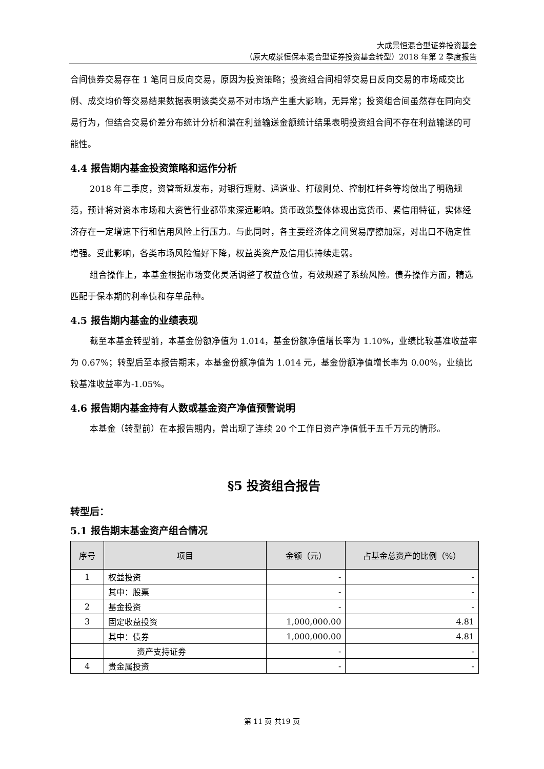大成景恒混合型证券投资基金
（原大成景恒保本混合型证券投资基金转型）2018 年第 2 季度报告
合间债券交易存在 1 笔同日反向交易，原因为投资策略；投资组合间相邻交易日反向交易的市场成交比例、成交均价等交易结果数据表明该类交易不对市场产生重大影响，无异常；投资组合间虽然存在同向交易行为，但结合交易价差分布统计分析和潜在利益输送金额统计结果表明投资组合间不存在利益输送的可能性。
4.4 报告期内基金投资策略和运作分析
2018 年二季度，资管新规发布，对银行理财、通道业、打破刚兑、控制杠杆务等均做出了明确规范，预计将对资本市场和大资管行业都带来深远影响。货币政策整体体现出宽货币、紧信用特征，实体经济存在一定增速下行和信用风险上行压力。与此同时，各主要经济体之间贸易摩擦加深，对出口不确定性增强。受此影响，各类市场风险偏好下降，权益类资产及信用债持续走弱。
组合操作上，本基金根据市场变化灵活调整了权益仓位，有效规避了系统风险。债券操作方面，精选匹配于保本期的利率债和存单品种。
4.5 报告期内基金的业绩表现
截至本基金转型前，本基金份额净值为 1.014，基金份额净值增长率为 1.10%，业绩比较基准收益率为 0.67%；转型后至本报告期末，本基金份额净值为 1.014 元，基金份额净值增长率为 0.00%，业绩比较基准收益率为-1.05%。
4.6 报告期内基金持有人数或基金资产净值预警说明
本基金（转型前）在本报告期内，曾出现了连续 20 个工作日资产净值低于五千万元的情形。
§5 投资组合报告
转型后：
5.1 报告期末基金资产组合情况
| 序号 | 项目 | 金额（元） | 占基金总资产的比例（%） |
| --- | --- | --- | --- |
| 1 | 权益投资 | - | - |
| | 其中：股票 | - | - |
| 2 | 基金投资 | - | - |
| 3 | 固定收益投资 | 1,000,000.00 | 4.81 |
| | 其中：债券 | 1,000,000.00 | 4.81 |
| | 资产支持证券 | - | - |
| 4 | 贵金属投资 | - | - |
第 11 页 共19 页